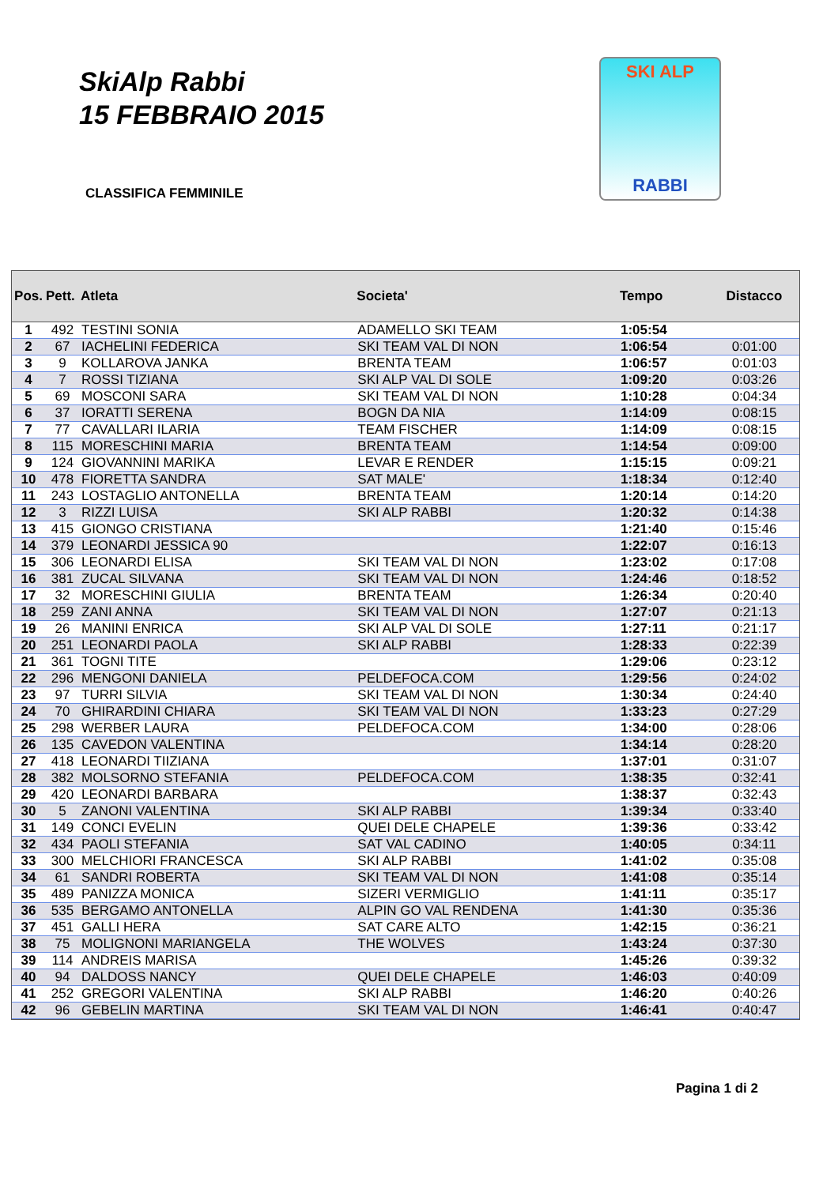SkiAlp Rabbi
15 FEBBRAIO 2015
SKI ALP
RABBI
CLASSIFICA FEMMINILE
| Pos. | Pett. | Atleta | Societa' | Tempo | Distacco |
| --- | --- | --- | --- | --- | --- |
| 1 | 492 | TESTINI SONIA | ADAMELLO SKI TEAM | 1:05:54 | |
| 2 | 67 | IACHELINI FEDERICA | SKI TEAM VAL DI NON | 1:06:54 | 0:01:00 |
| 3 | 9 | KOLLAROVA JANKA | BRENTA TEAM | 1:06:57 | 0:01:03 |
| 4 | 7 | ROSSI TIZIANA | SKI ALP VAL DI SOLE | 1:09:20 | 0:03:26 |
| 5 | 69 | MOSCONI SARA | SKI TEAM VAL DI NON | 1:10:28 | 0:04:34 |
| 6 | 37 | IORATTI SERENA | BOGN DA NIA | 1:14:09 | 0:08:15 |
| 7 | 77 | CAVALLARI ILARIA | TEAM FISCHER | 1:14:09 | 0:08:15 |
| 8 | 115 | MORESCHINI MARIA | BRENTA TEAM | 1:14:54 | 0:09:00 |
| 9 | 124 | GIOVANNINI MARIKA | LEVAR E RENDER | 1:15:15 | 0:09:21 |
| 10 | 478 | FIORETTA SANDRA | SAT MALE' | 1:18:34 | 0:12:40 |
| 11 | 243 | LOSTAGLIO ANTONELLA | BRENTA TEAM | 1:20:14 | 0:14:20 |
| 12 | 3 | RIZZI LUISA | SKI ALP RABBI | 1:20:32 | 0:14:38 |
| 13 | 415 | GIONGO CRISTIANA | | 1:21:40 | 0:15:46 |
| 14 | 379 | LEONARDI JESSICA 90 | | 1:22:07 | 0:16:13 |
| 15 | 306 | LEONARDI ELISA | SKI TEAM VAL DI NON | 1:23:02 | 0:17:08 |
| 16 | 381 | ZUCAL SILVANA | SKI TEAM VAL DI NON | 1:24:46 | 0:18:52 |
| 17 | 32 | MORESCHINI GIULIA | BRENTA TEAM | 1:26:34 | 0:20:40 |
| 18 | 259 | ZANI ANNA | SKI TEAM VAL DI NON | 1:27:07 | 0:21:13 |
| 19 | 26 | MANINI ENRICA | SKI ALP VAL DI SOLE | 1:27:11 | 0:21:17 |
| 20 | 251 | LEONARDI PAOLA | SKI ALP RABBI | 1:28:33 | 0:22:39 |
| 21 | 361 | TOGNI TITE | | 1:29:06 | 0:23:12 |
| 22 | 296 | MENGONI DANIELA | PELDEFOCA.COM | 1:29:56 | 0:24:02 |
| 23 | 97 | TURRI SILVIA | SKI TEAM VAL DI NON | 1:30:34 | 0:24:40 |
| 24 | 70 | GHIRARDINI CHIARA | SKI TEAM VAL DI NON | 1:33:23 | 0:27:29 |
| 25 | 298 | WERBER LAURA | PELDEFOCA.COM | 1:34:00 | 0:28:06 |
| 26 | 135 | CAVEDON VALENTINA | | 1:34:14 | 0:28:20 |
| 27 | 418 | LEONARDI TIIZIANA | | 1:37:01 | 0:31:07 |
| 28 | 382 | MOLSORNO STEFANIA | PELDEFOCA.COM | 1:38:35 | 0:32:41 |
| 29 | 420 | LEONARDI BARBARA | | 1:38:37 | 0:32:43 |
| 30 | 5 | ZANONI VALENTINA | SKI ALP RABBI | 1:39:34 | 0:33:40 |
| 31 | 149 | CONCI EVELIN | QUEI DELE CHAPELE | 1:39:36 | 0:33:42 |
| 32 | 434 | PAOLI STEFANIA | SAT VAL CADINO | 1:40:05 | 0:34:11 |
| 33 | 300 | MELCHIORI FRANCESCA | SKI ALP RABBI | 1:41:02 | 0:35:08 |
| 34 | 61 | SANDRI ROBERTA | SKI TEAM VAL DI NON | 1:41:08 | 0:35:14 |
| 35 | 489 | PANIZZA MONICA | SIZERI VERMIGLIO | 1:41:11 | 0:35:17 |
| 36 | 535 | BERGAMO ANTONELLA | ALPIN GO VAL RENDENA | 1:41:30 | 0:35:36 |
| 37 | 451 | GALLI HERA | SAT CARE ALTO | 1:42:15 | 0:36:21 |
| 38 | 75 | MOLIGNONI MARIANGELA | THE WOLVES | 1:43:24 | 0:37:30 |
| 39 | 114 | ANDREIS MARISA | | 1:45:26 | 0:39:32 |
| 40 | 94 | DALDOSS NANCY | QUEI DELE CHAPELE | 1:46:03 | 0:40:09 |
| 41 | 252 | GREGORI VALENTINA | SKI ALP RABBI | 1:46:20 | 0:40:26 |
| 42 | 96 | GEBELIN MARTINA | SKI TEAM VAL DI NON | 1:46:41 | 0:40:47 |
Pagina 1 di 2